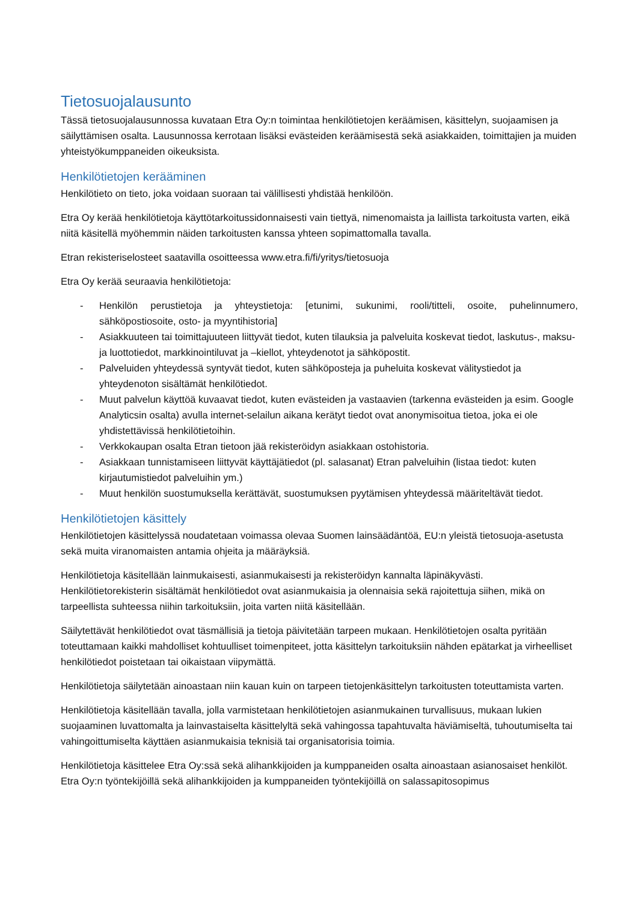Tietosuojalausunto
Tässä tietosuojalausunnossa kuvataan Etra Oy:n toimintaa henkilötietojen keräämisen, käsittelyn, suojaamisen ja säilyttämisen osalta. Lausunnossa kerrotaan lisäksi evästeiden keräämisestä sekä asiakkaiden, toimittajien ja muiden yhteistyökumppaneiden oikeuksista.
Henkilötietojen kerääminen
Henkilötieto on tieto, joka voidaan suoraan tai välillisesti yhdistää henkilöön.
Etra Oy kerää henkilötietoja käyttötarkoitussidonnaisesti vain tiettyä, nimenomaista ja laillista tarkoitusta varten, eikä niitä käsitellä myöhemmin näiden tarkoitusten kanssa yhteen sopimattomalla tavalla.
Etran rekisteriselosteet saatavilla osoitteessa www.etra.fi/fi/yritys/tietosuoja
Etra Oy kerää seuraavia henkilötietoja:
- Henkilön perustietoja ja yhteystietoja: [etunimi, sukunimi, rooli/titteli, osoite, puhelinnumero, sähköpostiosoite, osto- ja myyntihistoria]
- Asiakkuuteen tai toimittajuuteen liittyvät tiedot, kuten tilauksia ja palveluita koskevat tiedot, laskutus-, maksu- ja luottotiedot, markkinointiluvat ja –kiellot, yhteydenotot ja sähköpostit.
- Palveluiden yhteydessä syntyvät tiedot, kuten sähköposteja ja puheluita koskevat välitystiedot ja yhteydenoton sisältämät henkilötiedot.
- Muut palvelun käyttöä kuvaavat tiedot, kuten evästeiden ja vastaavien (tarkenna evästeiden ja esim. Google Analyticsin osalta) avulla internet-selailun aikana kerätyt tiedot ovat anonymisoitua tietoa, joka ei ole yhdistettävissä henkilötietoihin.
- Verkkokaupan osalta Etran tietoon jää rekisteröidyn asiakkaan ostohistoria.
- Asiakkaan tunnistamiseen liittyvät käyttäjätiedot (pl. salasanat) Etran palveluihin (listaa tiedot: kuten kirjautumistiedot palveluihin ym.)
- Muut henkilön suostumuksella kerättävät, suostumuksen pyytämisen yhteydessä määriteltävät tiedot.
Henkilötietojen käsittely
Henkilötietojen käsittelyssä noudatetaan voimassa olevaa Suomen lainsäädäntöä, EU:n yleistä tietosuoja-asetusta sekä muita viranomaisten antamia ohjeita ja määräyksiä.
Henkilötietoja käsitellään lainmukaisesti, asianmukaisesti ja rekisteröidyn kannalta läpinäkyvästi. Henkilötietorekisterin sisältämät henkilötiedot ovat asianmukaisia ja olennaisia sekä rajoitettuja siihen, mikä on tarpeellista suhteessa niihin tarkoituksiin, joita varten niitä käsitellään.
Säilytettävät henkilötiedot ovat täsmällisiä ja tietoja päivitetään tarpeen mukaan. Henkilötietojen osalta pyritään toteuttamaan kaikki mahdolliset kohtuulliset toimenpiteet, jotta käsittelyn tarkoituksiin nähden epätarkat ja virheelliset henkilötiedot poistetaan tai oikaistaan viipymättä.
Henkilötietoja säilytetään ainoastaan niin kauan kuin on tarpeen tietojenkäsittelyn tarkoitusten toteuttamista varten.
Henkilötietoja käsitellään tavalla, jolla varmistetaan henkilötietojen asianmukainen turvallisuus, mukaan lukien suojaaminen luvattomalta ja lainvastaiselta käsittelyltä sekä vahingossa tapahtuvalta häviämiseltä, tuhoutumiselta tai vahingoittumiselta käyttäen asianmukaisia teknisiä tai organisatorisia toimia.
Henkilötietoja käsittelee Etra Oy:ssä sekä alihankkijoiden ja kumppaneiden osalta ainoastaan asianosaiset henkilöt. Etra Oy:n työntekijöillä sekä alihankkijoiden ja kumppaneiden työntekijöillä on salassapitosopimus